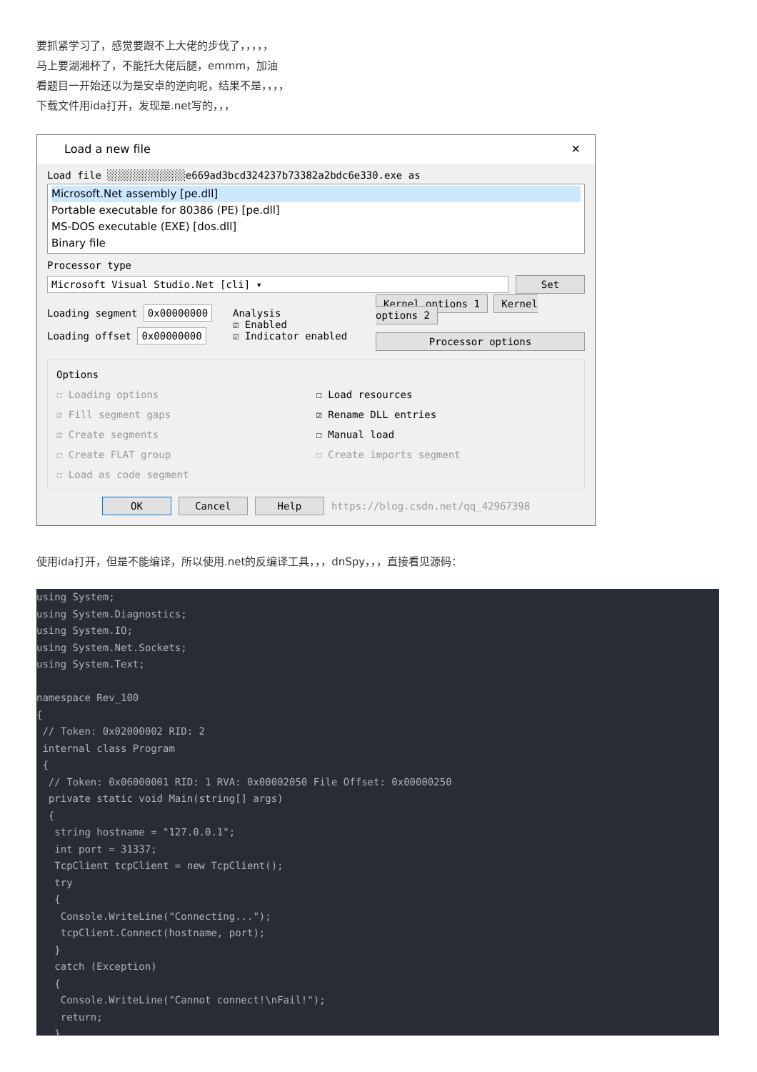要抓紧学习了，感觉要跟不上大佬的步伐了，，，，，
马上要湖湘杯了，不能托大佬后腿，emmm，加油
看题目一开始还以为是安卓的逆向呢，结果不是，，，，
下载文件用ida打开，发现是.net写的，，，
Load a new file ✕
Load file ░░░░░░░░░░░░░e669ad3bcd324237b73382a2bdc6e330.exe as
Microsoft.Net assembly [pe.dll]
Portable executable for 80386 (PE) [pe.dll]
MS-DOS executable (EXE) [dos.dll]
Binary file
Processor type
Microsoft Visual Studio.Net [cli] ▾
Set
Loading segment 0x00000000
Loading offset 0x00000000
Analysis
☑ Enabled
☑ Indicator enabled
Kernel options 1 Kernel options 2
Processor options
Options
☐ Loading options
☑ Fill segment gaps
☑ Create segments
☐ Create FLAT group
☐ Load as code segment
☐ Load resources
☑ Rename DLL entries
☐ Manual load
☐ Create imports segment
OK Cancel Help https://blog.csdn.net/qq_42967398
使用ida打开，但是不能编译，所以使用.net的反编译工具，，，dnSpy，，，直接看见源码：
using System; using System.Diagnostics; using System.IO; using System.Net.Sockets; using System.Text; namespace Rev_100 { // Token: 0x02000002 RID: 2 internal class Program { // Token: 0x06000001 RID: 1 RVA: 0x00002050 File Offset: 0x00000250 private static void Main(string[] args) { string hostname = "127.0.0.1"; int port = 31337; TcpClient tcpClient = new TcpClient(); try { Console.WriteLine("Connecting..."); tcpClient.Connect(hostname, port); } catch (Exception) { Console.WriteLine("Cannot connect!\nFail!"); return; }